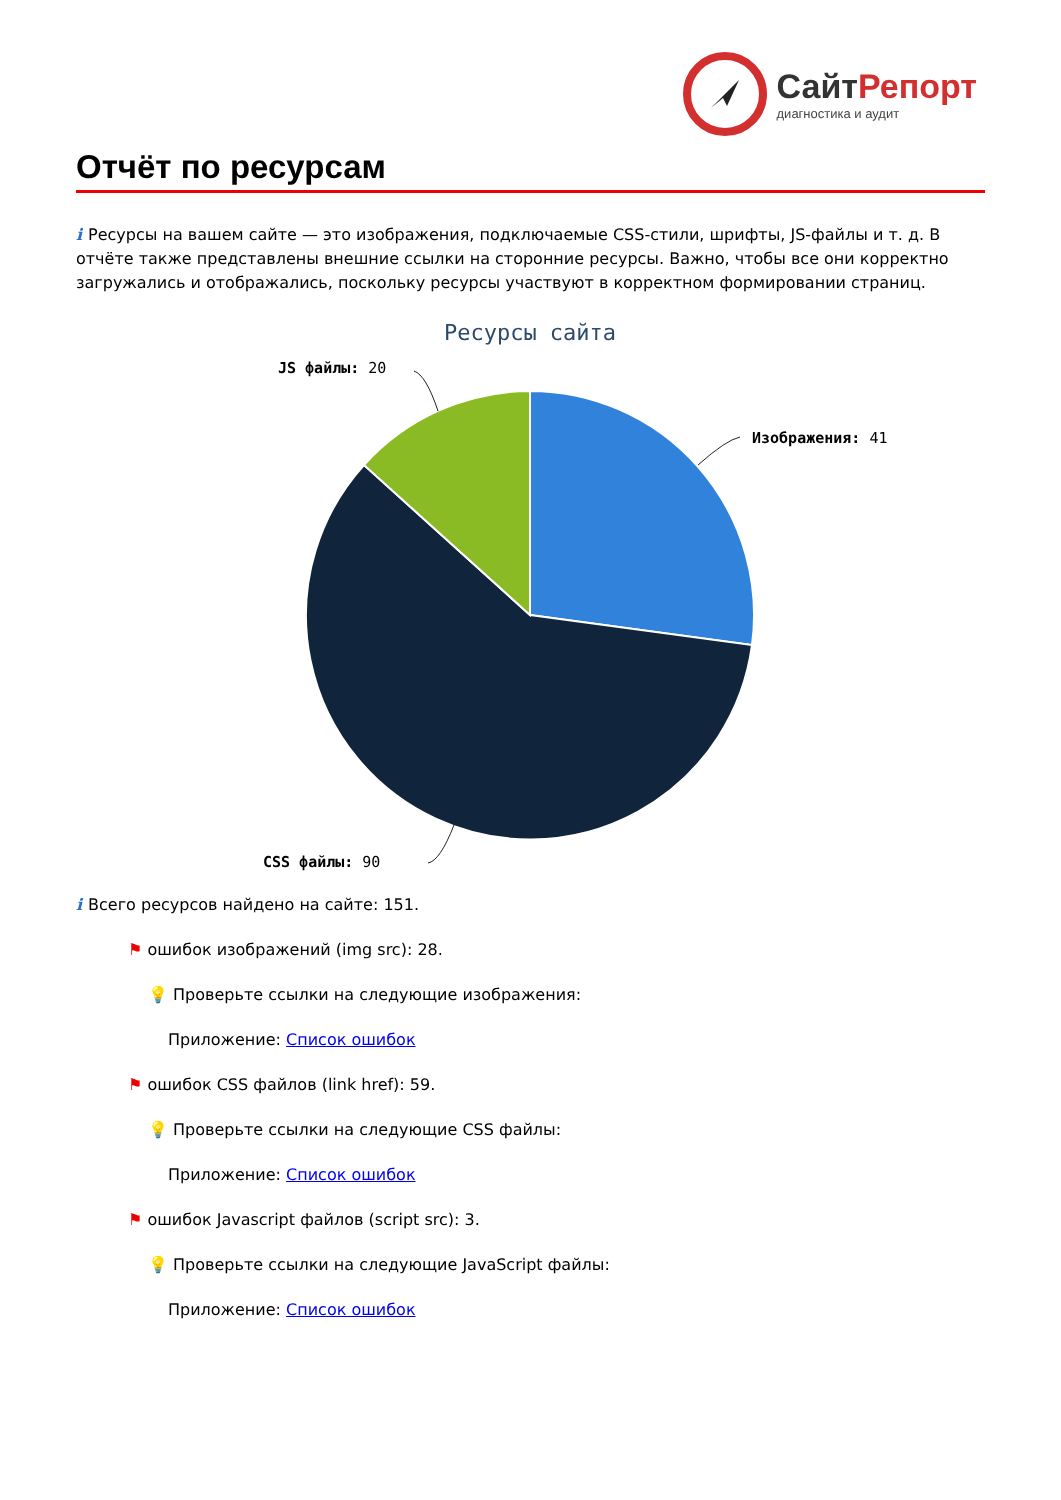СайтРепорт
диагностика и аудит
Отчёт по ресурсам
i Ресурсы на вашем сайте — это изображения, подключаемые CSS-стили, шрифты, JS-файлы и т. д. В отчёте также представлены внешние ссылки на сторонние ресурсы. Важно, чтобы все они корректно загружались и отображались, поскольку ресурсы участвуют в корректном формировании страниц.
Ресурсы сайта
JS файлы: 20
Изображения: 41
CSS файлы: 90
i Всего ресурсов найдено на сайте: 151.
⚑ ошибок изображений (img src): 28.
💡 Проверьте ссылки на следующие изображения:
Приложение: Список ошибок
⚑ ошибок CSS файлов (link href): 59.
💡 Проверьте ссылки на следующие CSS файлы:
Приложение: Список ошибок
⚑ ошибок Javascript файлов (script src): 3.
💡 Проверьте ссылки на следующие JavaScript файлы:
Приложение: Список ошибок